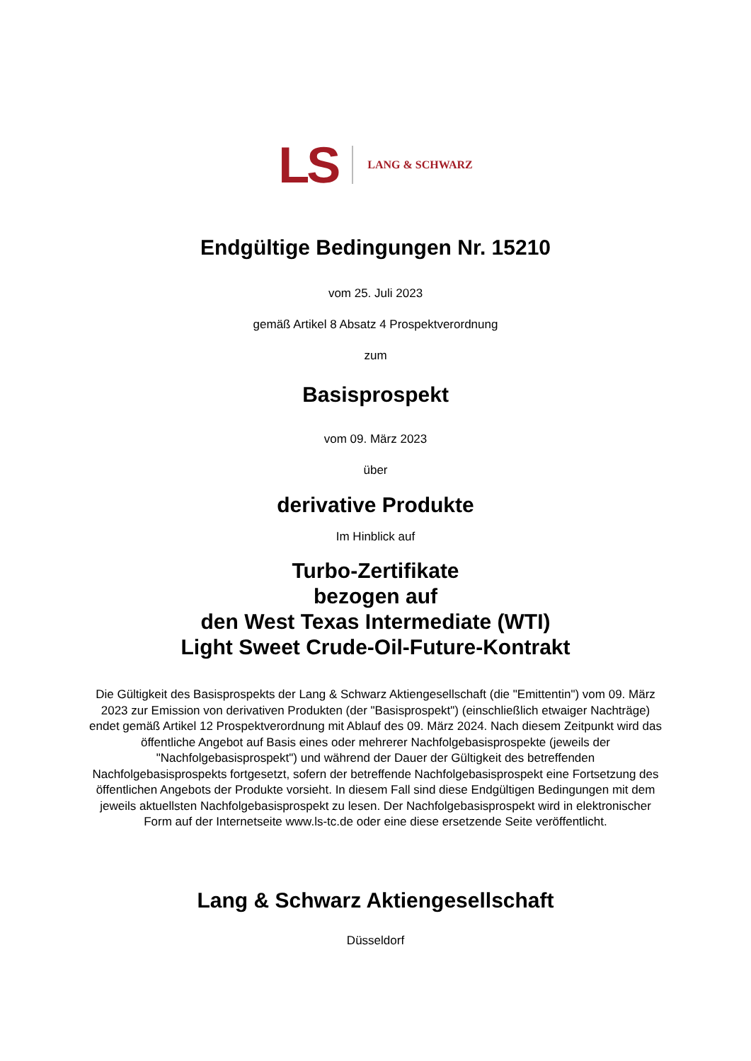LS LANG & SCHWARZ
Endgültige Bedingungen Nr. 15210
vom 25. Juli 2023
gemäß Artikel 8 Absatz 4 Prospektverordnung
zum
Basisprospekt
vom 09. März 2023
über
derivative Produkte
Im Hinblick auf
Turbo-Zertifikate
bezogen auf
den West Texas Intermediate (WTI)
Light Sweet Crude-Oil-Future-Kontrakt
Die Gültigkeit des Basisprospekts der Lang & Schwarz Aktiengesellschaft (die "Emittentin") vom 09. März 2023 zur Emission von derivativen Produkten (der "Basisprospekt") (einschließlich etwaiger Nachträge) endet gemäß Artikel 12 Prospektverordnung mit Ablauf des 09. März 2024. Nach diesem Zeitpunkt wird das öffentliche Angebot auf Basis eines oder mehrerer Nachfolgebasisprospekte (jeweils der "Nachfolgebasisprospekt") und während der Dauer der Gültigkeit des betreffenden Nachfolgebasisprospekts fortgesetzt, sofern der betreffende Nachfolgebasisprospekt eine Fortsetzung des öffentlichen Angebots der Produkte vorsieht. In diesem Fall sind diese Endgültigen Bedingungen mit dem jeweils aktuellsten Nachfolgebasisprospekt zu lesen. Der Nachfolgebasisprospekt wird in elektronischer Form auf der Internetseite www.ls-tc.de oder eine diese ersetzende Seite veröffentlicht.
Lang & Schwarz Aktiengesellschaft
Düsseldorf